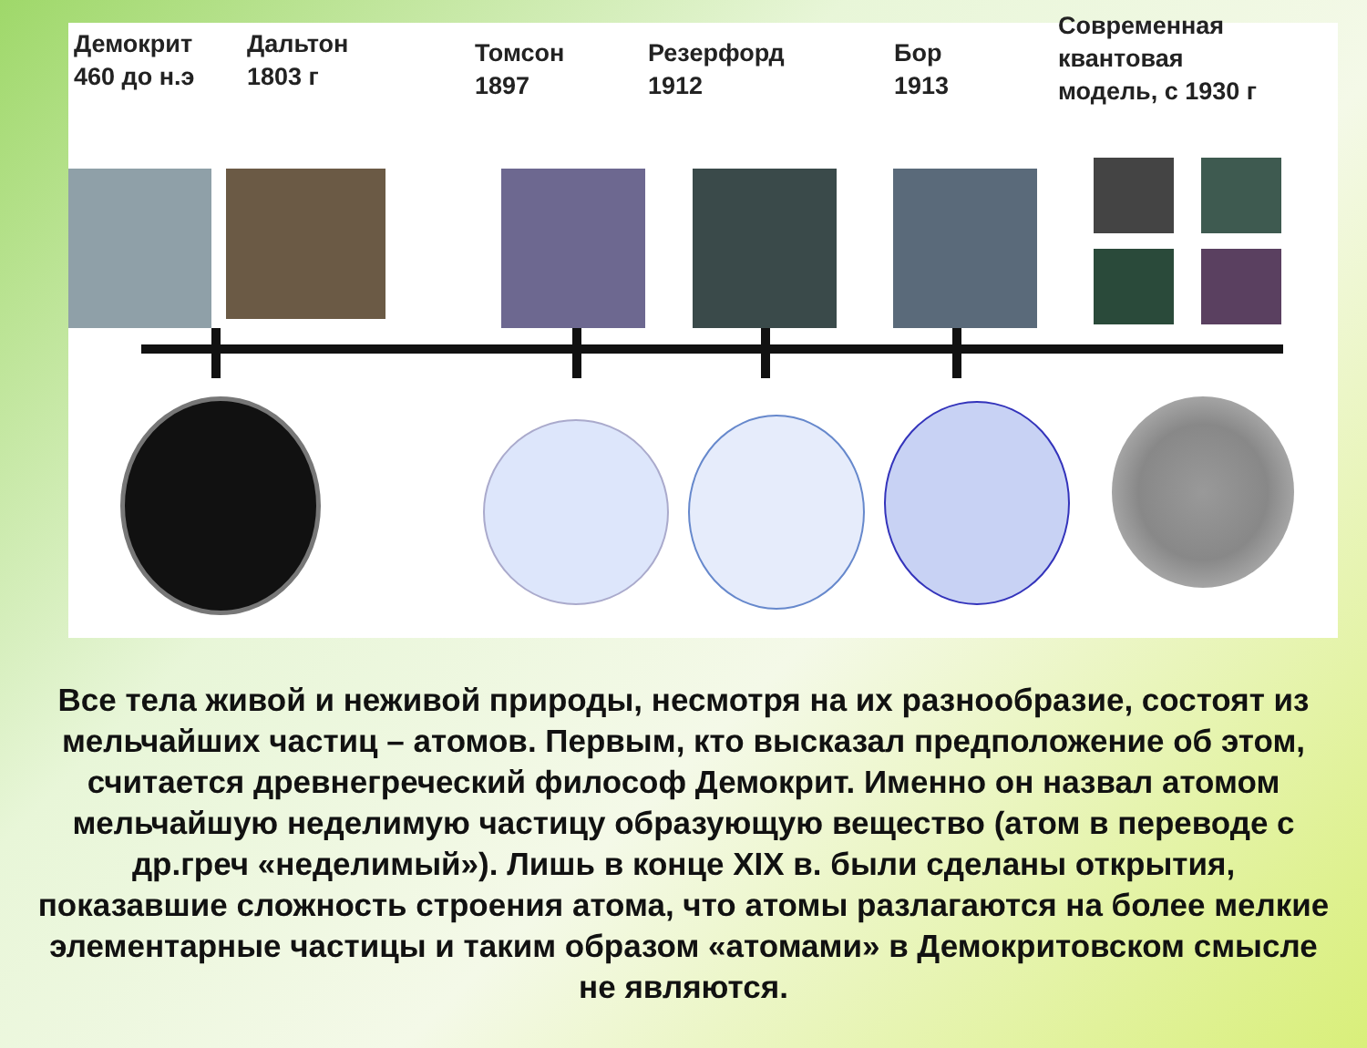Демокрит
460 до н.э
Дальтон
1803 г
Томсон
1897
Резерфорд
1912
Бор
1913
Современная
квантовая
модель, с 1930 г
Все тела живой и неживой природы, несмотря на их разнообразие, состоят из мельчайших частиц – атомов. Первым, кто высказал предположение об этом, считается древнегреческий философ Демокрит. Именно он назвал атомом мельчайшую неделимую частицу образующую вещество (атом в переводе с др.греч «неделимый»). Лишь в конце XIX в. были сделаны открытия, показавшие сложность строения атома, что атомы разлагаются на более мелкие элементарные частицы и таким образом «атомами» в Демокритовском смысле не являются.